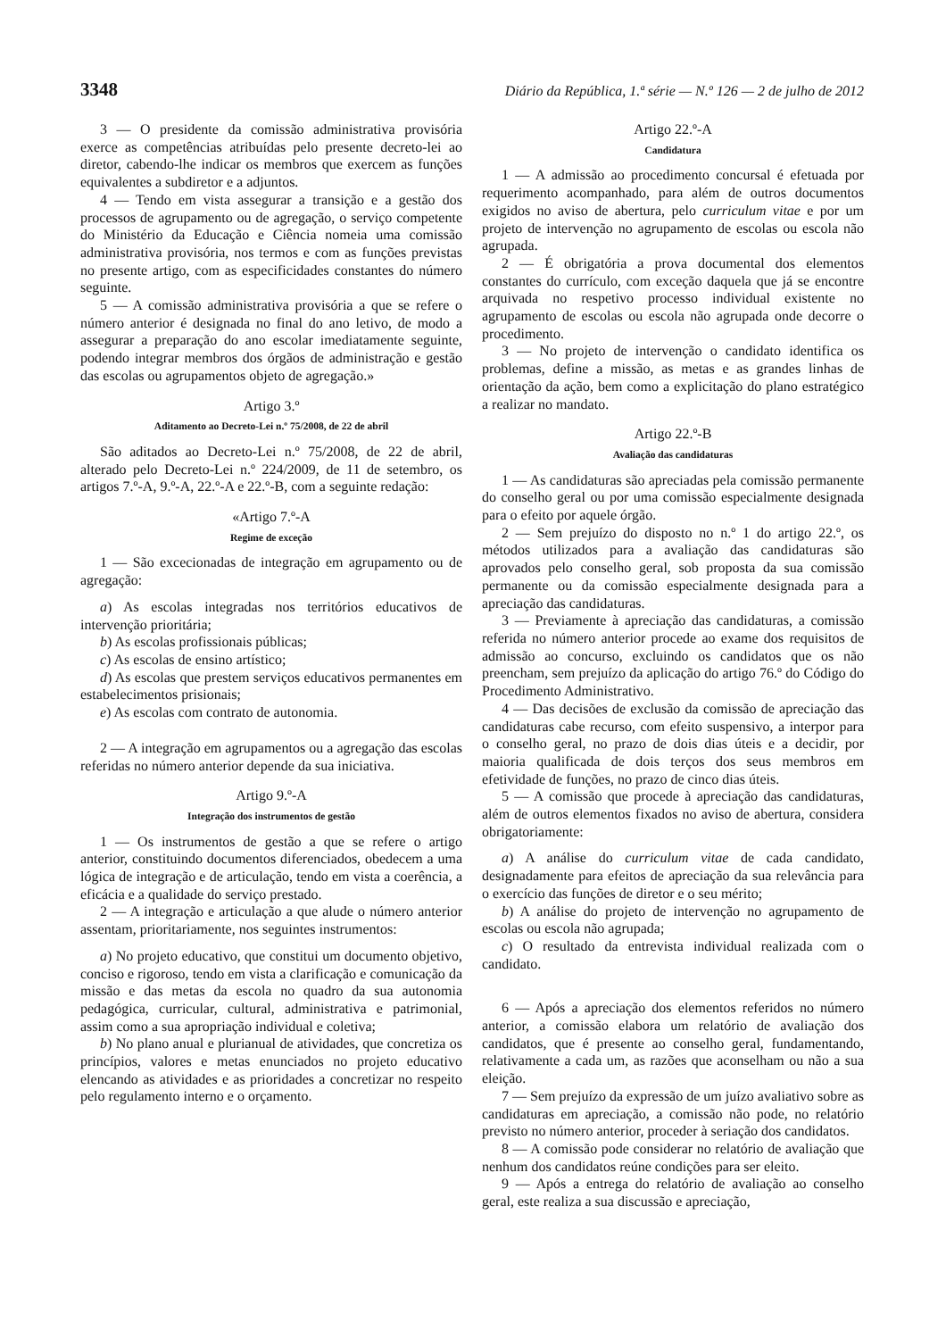3348 Diário da República, 1.ª série — N.º 126 — 2 de julho de 2012
3 — O presidente da comissão administrativa provisória exerce as competências atribuídas pelo presente decreto-lei ao diretor, cabendo-lhe indicar os membros que exercem as funções equivalentes a subdiretor e a adjuntos.
4 — Tendo em vista assegurar a transição e a gestão dos processos de agrupamento ou de agregação, o serviço competente do Ministério da Educação e Ciência nomeia uma comissão administrativa provisória, nos termos e com as funções previstas no presente artigo, com as especificidades constantes do número seguinte.
5 — A comissão administrativa provisória a que se refere o número anterior é designada no final do ano letivo, de modo a assegurar a preparação do ano escolar imediatamente seguinte, podendo integrar membros dos órgãos de administração e gestão das escolas ou agrupamentos objeto de agregação.»
Artigo 3.º
Aditamento ao Decreto-Lei n.º 75/2008, de 22 de abril
São aditados ao Decreto-Lei n.º 75/2008, de 22 de abril, alterado pelo Decreto-Lei n.º 224/2009, de 11 de setembro, os artigos 7.º-A, 9.º-A, 22.º-A e 22.º-B, com a seguinte redação:
«Artigo 7.º-A
Regime de exceção
1 — São excecionadas de integração em agrupamento ou de agregação:
a) As escolas integradas nos territórios educativos de intervenção prioritária;
b) As escolas profissionais públicas;
c) As escolas de ensino artístico;
d) As escolas que prestem serviços educativos permanentes em estabelecimentos prisionais;
e) As escolas com contrato de autonomia.
2 — A integração em agrupamentos ou a agregação das escolas referidas no número anterior depende da sua iniciativa.
Artigo 9.º-A
Integração dos instrumentos de gestão
1 — Os instrumentos de gestão a que se refere o artigo anterior, constituindo documentos diferenciados, obedecem a uma lógica de integração e de articulação, tendo em vista a coerência, a eficácia e a qualidade do serviço prestado.
2 — A integração e articulação a que alude o número anterior assentam, prioritariamente, nos seguintes instrumentos:
a) No projeto educativo, que constitui um documento objetivo, conciso e rigoroso, tendo em vista a clarificação e comunicação da missão e das metas da escola no quadro da sua autonomia pedagógica, curricular, cultural, administrativa e patrimonial, assim como a sua apropriação individual e coletiva;
b) No plano anual e plurianual de atividades, que concretiza os princípios, valores e metas enunciados no projeto educativo elencando as atividades e as prioridades a concretizar no respeito pelo regulamento interno e o orçamento.
Artigo 22.º-A
Candidatura
1 — A admissão ao procedimento concursal é efetuada por requerimento acompanhado, para além de outros documentos exigidos no aviso de abertura, pelo curriculum vitae e por um projeto de intervenção no agrupamento de escolas ou escola não agrupada.
2 — É obrigatória a prova documental dos elementos constantes do currículo, com exceção daquela que já se encontre arquivada no respetivo processo individual existente no agrupamento de escolas ou escola não agrupada onde decorre o procedimento.
3 — No projeto de intervenção o candidato identifica os problemas, define a missão, as metas e as grandes linhas de orientação da ação, bem como a explicitação do plano estratégico a realizar no mandato.
Artigo 22.º-B
Avaliação das candidaturas
1 — As candidaturas são apreciadas pela comissão permanente do conselho geral ou por uma comissão especialmente designada para o efeito por aquele órgão.
2 — Sem prejuízo do disposto no n.º 1 do artigo 22.º, os métodos utilizados para a avaliação das candidaturas são aprovados pelo conselho geral, sob proposta da sua comissão permanente ou da comissão especialmente designada para a apreciação das candidaturas.
3 — Previamente à apreciação das candidaturas, a comissão referida no número anterior procede ao exame dos requisitos de admissão ao concurso, excluindo os candidatos que os não preencham, sem prejuízo da aplicação do artigo 76.º do Código do Procedimento Administrativo.
4 — Das decisões de exclusão da comissão de apreciação das candidaturas cabe recurso, com efeito suspensivo, a interpor para o conselho geral, no prazo de dois dias úteis e a decidir, por maioria qualificada de dois terços dos seus membros em efetividade de funções, no prazo de cinco dias úteis.
5 — A comissão que procede à apreciação das candidaturas, além de outros elementos fixados no aviso de abertura, considera obrigatoriamente:
a) A análise do curriculum vitae de cada candidato, designadamente para efeitos de apreciação da sua relevância para o exercício das funções de diretor e o seu mérito;
b) A análise do projeto de intervenção no agrupamento de escolas ou escola não agrupada;
c) O resultado da entrevista individual realizada com o candidato.
6 — Após a apreciação dos elementos referidos no número anterior, a comissão elabora um relatório de avaliação dos candidatos, que é presente ao conselho geral, fundamentando, relativamente a cada um, as razões que aconselham ou não a sua eleição.
7 — Sem prejuízo da expressão de um juízo avaliativo sobre as candidaturas em apreciação, a comissão não pode, no relatório previsto no número anterior, proceder à seriação dos candidatos.
8 — A comissão pode considerar no relatório de avaliação que nenhum dos candidatos reúne condições para ser eleito.
9 — Após a entrega do relatório de avaliação ao conselho geral, este realiza a sua discussão e apreciação,